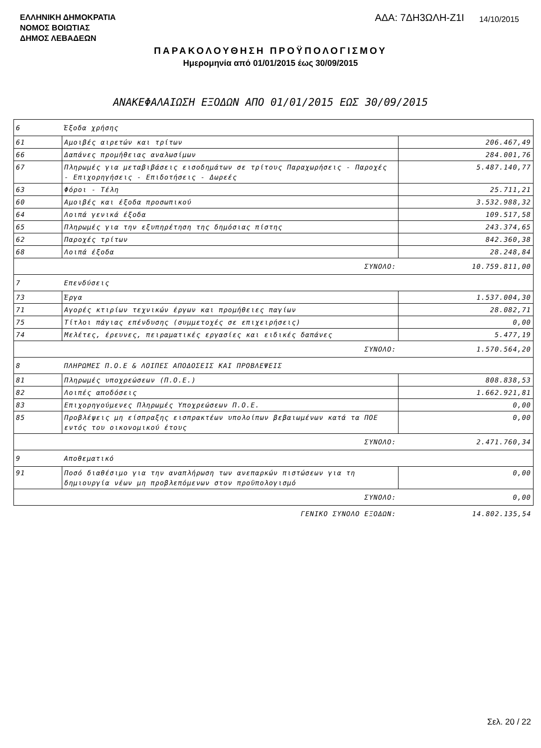ΕΛΛΗΝΙΚΗ ΔΗΜΟΚΡΑΤΙΑ
ΝΟΜΟΣ ΒΟΙΩΤΙΑΣ
ΔΗΜΟΣ ΛΕΒΑΔΕΩΝ
ΑΔΑ: 7ΔΗ3ΩΛΗ-Ζ1Ι
14/10/2015
ΠΑΡΑΚΟΛΟΥΘΗΣΗ ΠΡΟΫΠΟΛΟΓΙΣΜΟΥ
Ημερομηνία από 01/01/2015 έως 30/09/2015
ΑΝΑΚΕΦΑΛΑΙΩΣΗ ΕΞΟΔΩΝ ΑΠΟ 01/01/2015 ΕΩΣ 30/09/2015
| 6 | Έξοδα χρήσης | |
| 61 | Αμοιβές αιρετών και τρίτων | 206.467,49 |
| 66 | Δαπάνες προμήθειας αναλωσίμων | 284.001,76 |
| 67 | Πληρωμές για μεταβιβάσεις εισοδημάτων σε τρίτους Παραχωρήσεις - Παροχές - Επιχορηγήσεις - Επιδοτήσεις - Δωρεές | 5.487.140,77 |
| 63 | Φόροι - Τέλη | 25.711,21 |
| 60 | Αμοιβές και έξοδα προσωπικού | 3.532.988,32 |
| 64 | Λοιπά γενικά έξοδα | 109.517,58 |
| 65 | Πληρωμές για την εξυπηρέτηση της δημόσιας πίστης | 243.374,65 |
| 62 | Παροχές τρίτων | 842.360,38 |
| 68 | Λοιπά έξοδα | 28.248,84 |
| ΣΥΝΟΛΟ: | | 10.759.811,00 |
| 7 | Επενδύσεις | |
| 73 | Έργα | 1.537.004,30 |
| 71 | Αγορές κτιρίων τεχνικών έργων και προμήθειες παγίων | 28.082,71 |
| 75 | Τίτλοι πάγιας επένδυσης (συμμετοχές σε επιχειρήσεις) | 0,00 |
| 74 | Μελέτες, έρευνες, πειραματικές εργασίες και ειδικές δαπάνες | 5.477,19 |
| ΣΥΝΟΛΟ: | | 1.570.564,20 |
| 8 | ΠΛΗΡΩΜΕΣ Π.Ο.Ε & ΛΟΙΠΕΣ ΑΠΟΔΟΣΕΙΣ ΚΑΙ ΠΡΟΒΛΕΨΕΙΣ | |
| 81 | Πληρωμές υποχρεώσεων (Π.Ο.Ε.) | 808.838,53 |
| 82 | Λοιπές αποδόσεις | 1.662.921,81 |
| 83 | Επιχορηγούμενες Πληρωμές Υποχρεώσεων Π.Ο.Ε. | 0,00 |
| 85 | Προβλέψεις μη είσπραξης εισπρακτέων υπολοίπων βεβαιωμένων κατά τα ΠΟΕ εντός του οικονομικού έτους | 0,00 |
| ΣΥΝΟΛΟ: | | 2.471.760,34 |
| 9 | Αποθεματικό | |
| 91 | Ποσό διαθέσιμο για την αναπλήρωση των ανεπαρκών πιστώσεων για τη δημιουργία νέων μη προβλεπόμενων στον προϋπολογισμό | 0,00 |
| ΣΥΝΟΛΟ: | | 0,00 |
| ΓΕΝΙΚΟ ΣΥΝΟΛΟ ΕΞΟΔΩΝ: | | 14.802.135,54 |
Σελ. 20 / 22